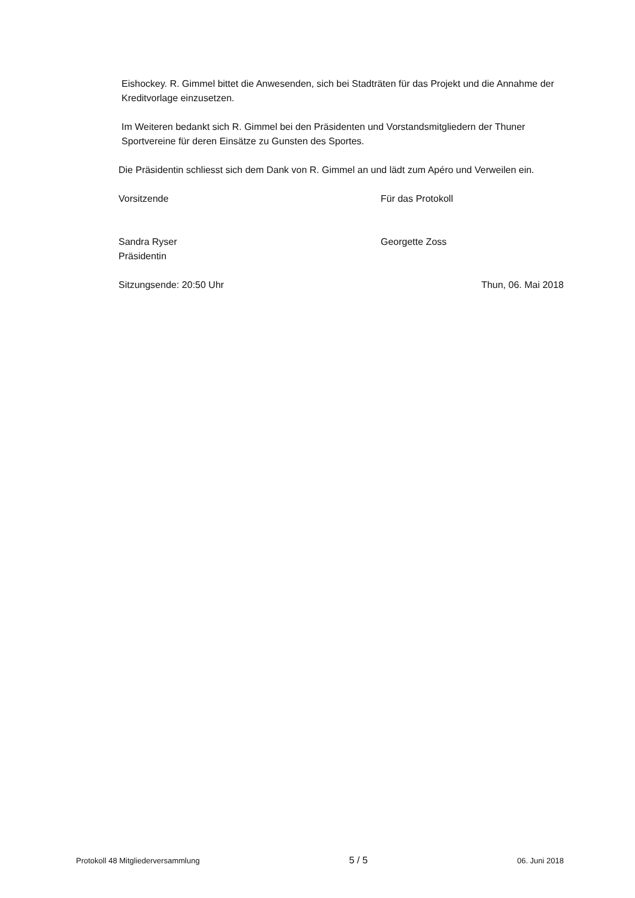Eishockey. R. Gimmel bittet die Anwesenden, sich bei Stadträten für das Projekt und die Annahme der Kreditvorlage einzusetzen.
Im Weiteren bedankt sich R. Gimmel bei den Präsidenten und Vorstandsmitgliedern der Thuner Sportvereine für deren Einsätze zu Gunsten des Sportes.
Die Präsidentin schliesst sich dem Dank von R. Gimmel an und lädt zum Apéro und Verweilen ein.
Vorsitzende Für das Protokoll
Sandra Ryser
Präsidentin
Georgette Zoss
Sitzungsende: 20:50 Uhr Thun, 06. Mai 2018
Protokoll 48 Mitgliederversammlung 5 / 5 06. Juni 2018